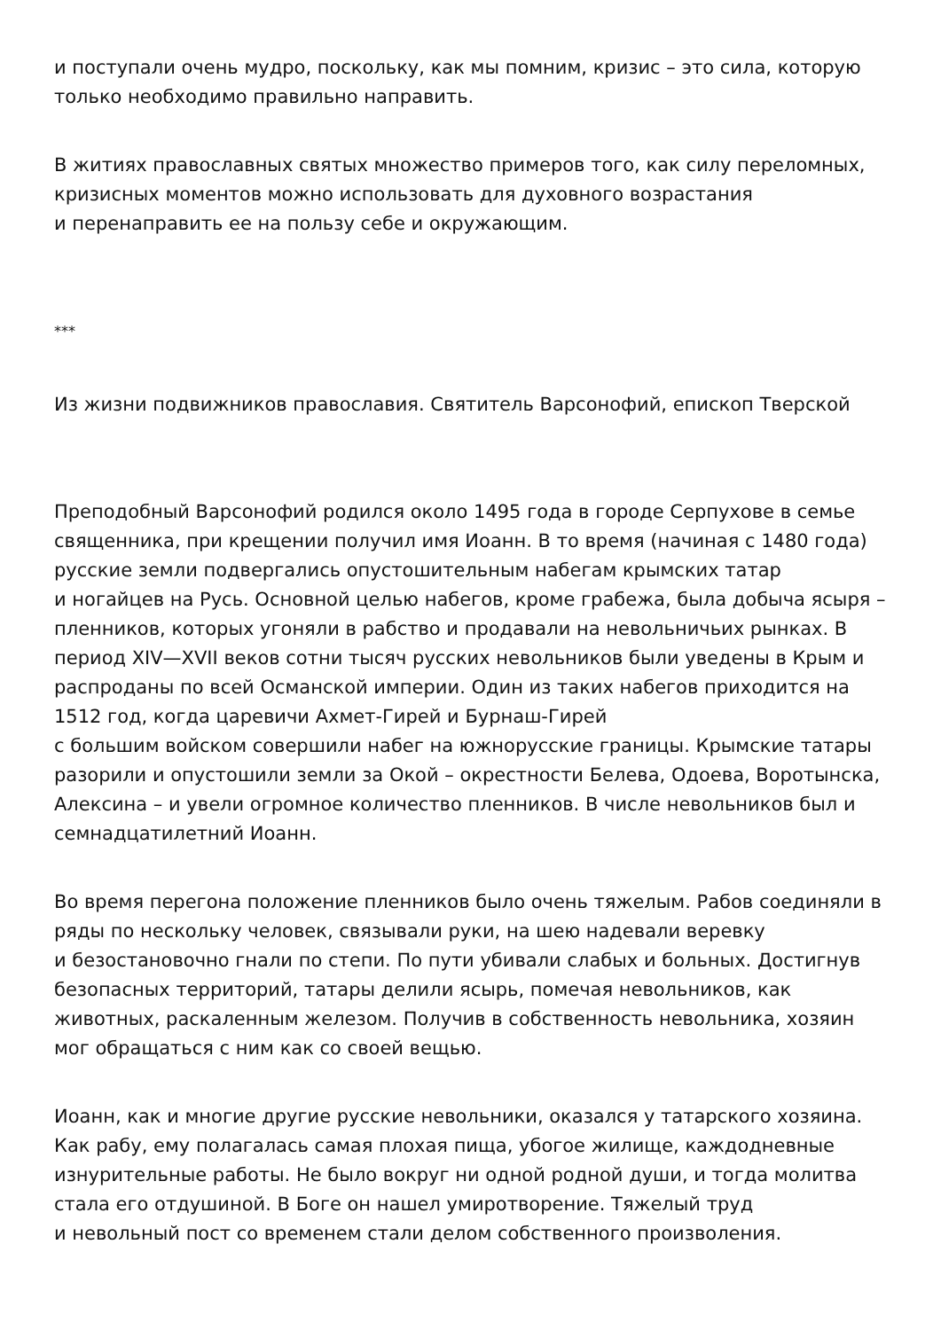и поступали очень мудро, поскольку, как мы помним, кризис – это сила, которую только необходимо правильно направить.
В житиях православных святых множество примеров того, как силу переломных, кризисных моментов можно использовать для духовного возрастания
и перенаправить ее на пользу себе и окружающим.
***
Из жизни подвижников православия. Святитель Варсонофий, епископ Тверской
Преподобный Варсонофий родился около 1495 года в городе Серпухове в семье священника, при крещении получил имя Иоанн. В то время (начиная с 1480 года) русские земли подвергались опустошительным набегам крымских татар
и ногайцев на Русь. Основной целью набегов, кроме грабежа, была добыча ясыря – пленников, которых угоняли в рабство и продавали на невольничьих рынках. В период XIV—XVII веков сотни тысяч русских невольников были уведены в Крым и распроданы по всей Османской империи. Один из таких набегов приходится на 1512 год, когда царевичи Ахмет-Гирей и Бурнаш-Гирей
с большим войском совершили набег на южнорусские границы. Крымские татары разорили и опустошили земли за Окой – окрестности Белева, Одоева, Воротынска, Алексина – и увели огромное количество пленников. В числе невольников был и семнадцатилетний Иоанн.
Во время перегона положение пленников было очень тяжелым. Рабов соединяли в ряды по нескольку человек, связывали руки, на шею надевали веревку
и безостановочно гнали по степи. По пути убивали слабых и больных. Достигнув безопасных территорий, татары делили ясырь, помечая невольников, как животных, раскаленным железом. Получив в собственность невольника, хозяин мог обращаться с ним как со своей вещью.
Иоанн, как и многие другие русские невольники, оказался у татарского хозяина. Как рабу, ему полагалась самая плохая пища, убогое жилище, каждодневные изнурительные работы. Не было вокруг ни одной родной души, и тогда молитва стала его отдушиной. В Боге он нашел умиротворение. Тяжелый труд
и невольный пост со временем стали делом собственного произволения.